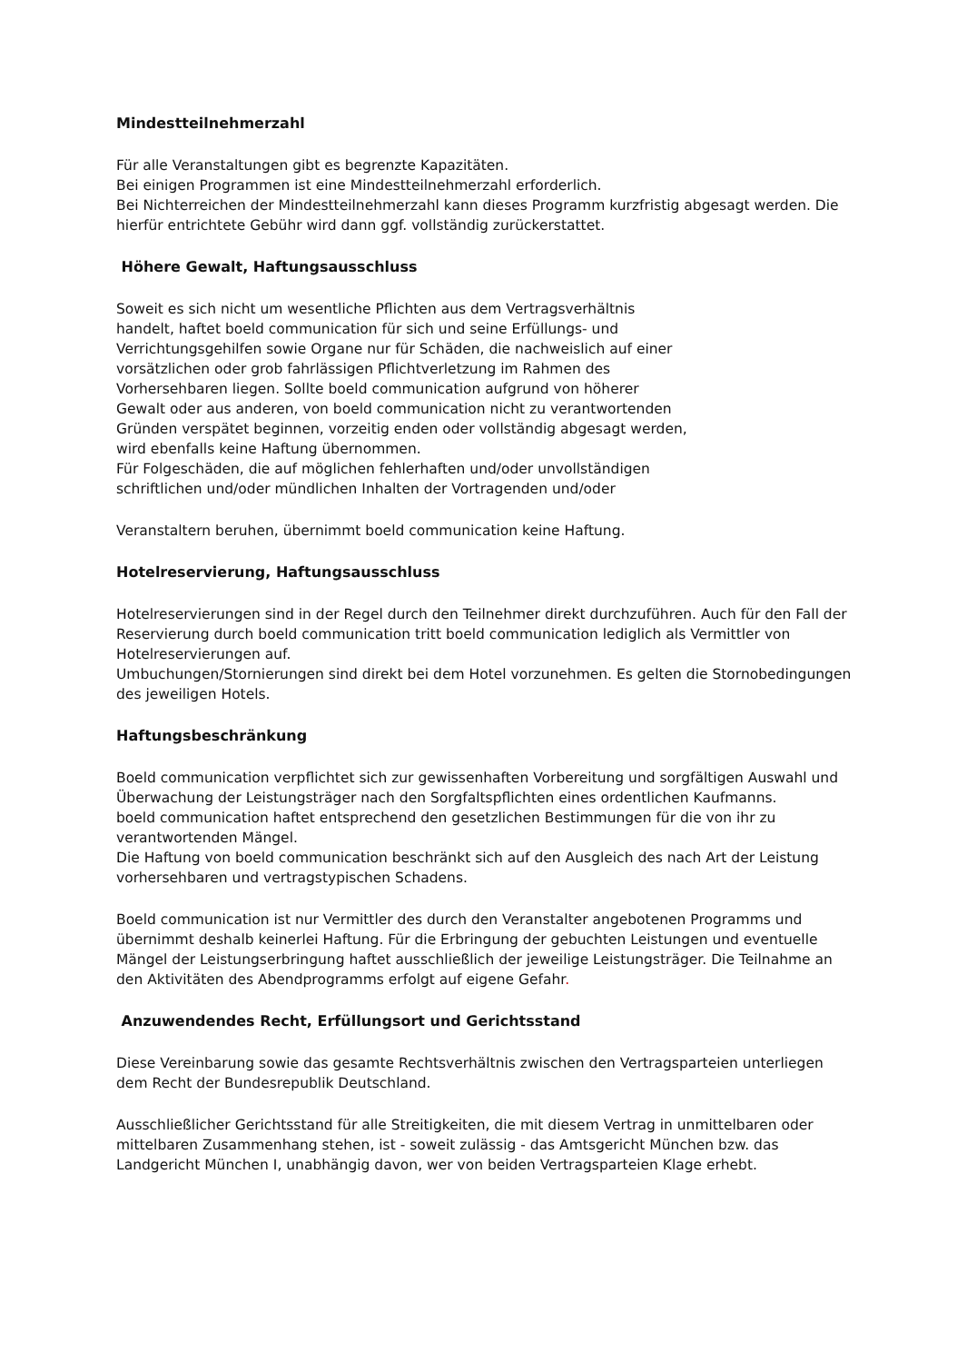Mindestteilnehmerzahl
Für alle Veranstaltungen gibt es begrenzte Kapazitäten.
Bei einigen Programmen ist eine Mindestteilnehmerzahl erforderlich.
Bei Nichterreichen der Mindestteilnehmerzahl kann dieses Programm kurzfristig abgesagt werden. Die hierfür entrichtete Gebühr wird dann ggf. vollständig zurückerstattet.
Höhere Gewalt, Haftungsausschluss
Soweit es sich nicht um wesentliche Pflichten aus dem Vertragsverhältnis
handelt, haftet boeld communication für sich und seine Erfüllungs- und
Verrichtungsgehilfen sowie Organe nur für Schäden, die nachweislich auf einer
vorsätzlichen oder grob fahrlässigen Pflichtverletzung im Rahmen des
Vorhersehbaren liegen. Sollte boeld communication aufgrund von höherer
Gewalt oder aus anderen, von boeld communication nicht zu verantwortenden
Gründen verspätet beginnen, vorzeitig enden oder vollständig abgesagt werden,
wird ebenfalls keine Haftung übernommen.
Für Folgeschäden, die auf möglichen fehlerhaften und/oder unvollständigen
schriftlichen und/oder mündlichen Inhalten der Vortragenden und/oder
Veranstaltern beruhen, übernimmt boeld communication keine Haftung.
Hotelreservierung, Haftungsausschluss
Hotelreservierungen sind in der Regel durch den Teilnehmer direkt durchzuführen. Auch für den Fall der Reservierung durch boeld communication tritt boeld communication lediglich als Vermittler von Hotelreservierungen auf.
Umbuchungen/Stornierungen sind direkt bei dem Hotel vorzunehmen. Es gelten die Stornobedingungen des jeweiligen Hotels.
Haftungsbeschränkung
Boeld communication verpflichtet sich zur gewissenhaften Vorbereitung und sorgfältigen Auswahl und Überwachung der Leistungsträger nach den Sorgfaltspflichten eines ordentlichen Kaufmanns.
boeld communication haftet entsprechend den gesetzlichen Bestimmungen für die von ihr zu verantwortenden Mängel.
Die Haftung von boeld communication beschränkt sich auf den Ausgleich des nach Art der Leistung vorhersehbaren und vertragstypischen Schadens.
Boeld communication ist nur Vermittler des durch den Veranstalter angebotenen Programms und übernimmt deshalb keinerlei Haftung. Für die Erbringung der gebuchten Leistungen und eventuelle Mängel der Leistungserbringung haftet ausschließlich der jeweilige Leistungsträger. Die Teilnahme an den Aktivitäten des Abendprogramms erfolgt auf eigene Gefahr.
Anzuwendendes Recht, Erfüllungsort und Gerichtsstand
Diese Vereinbarung sowie das gesamte Rechtsverhältnis zwischen den Vertragsparteien unterliegen dem Recht der Bundesrepublik Deutschland.
Ausschließlicher Gerichtsstand für alle Streitigkeiten, die mit diesem Vertrag in unmittelbaren oder mittelbaren Zusammenhang stehen, ist - soweit zulässig - das Amtsgericht München bzw. das Landgericht München I, unabhängig davon, wer von beiden Vertragsparteien Klage erhebt.